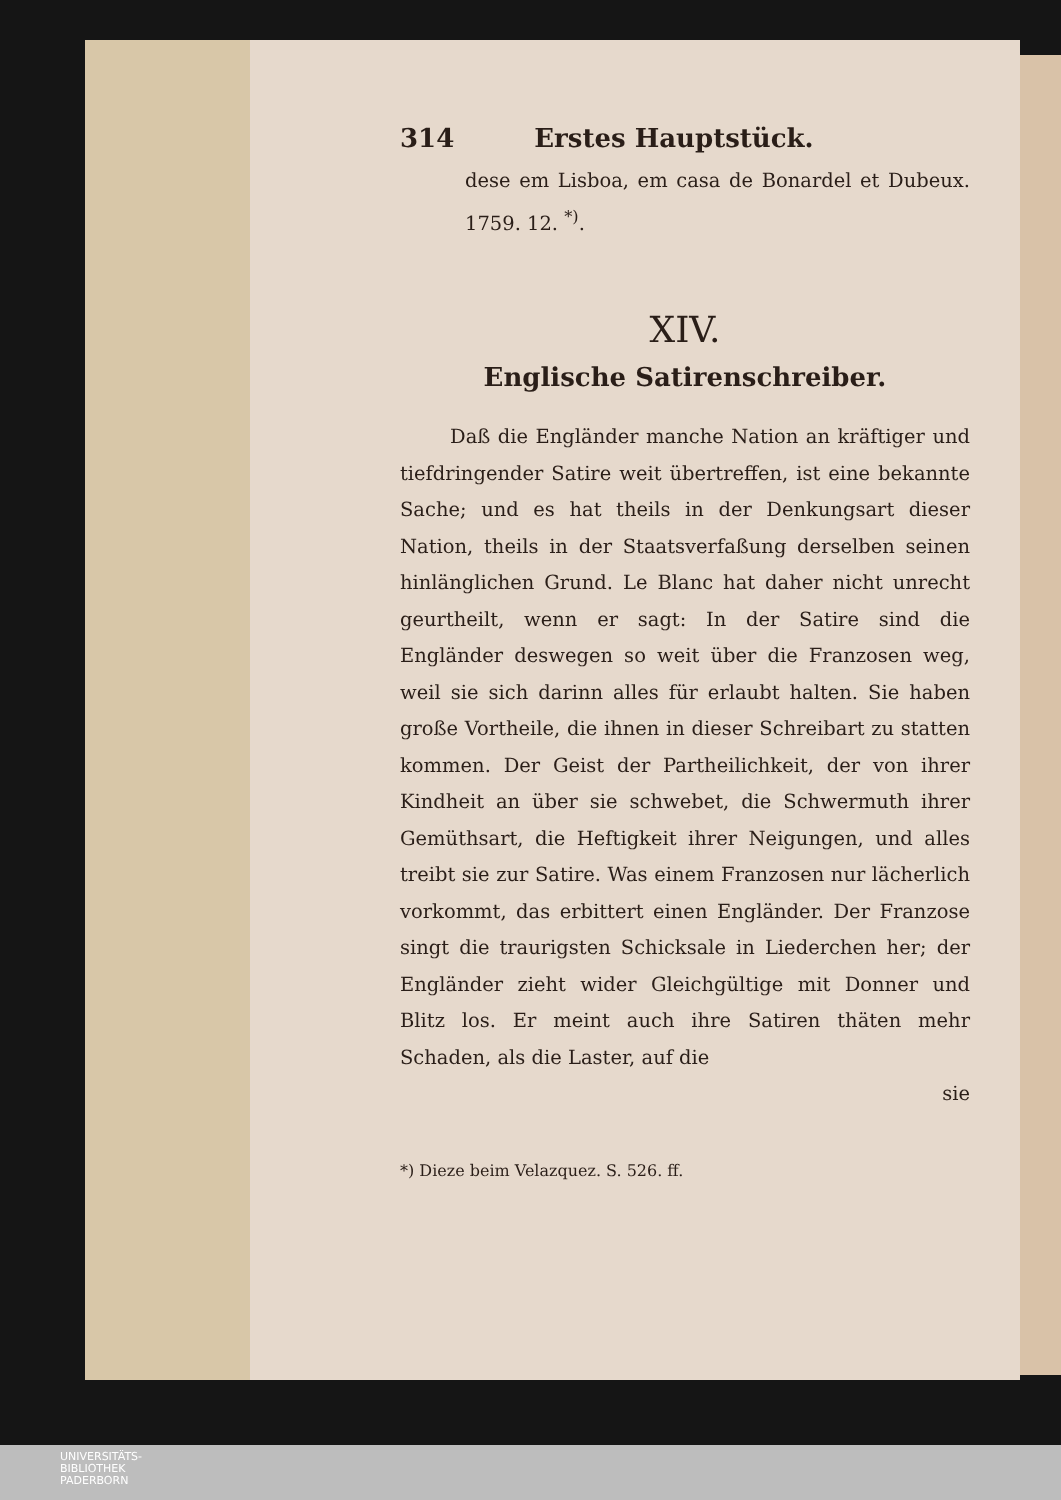314 Erstes Hauptstück.
dese em Lisboa, em casa de Bonardel et Dubeux. 1759. 12. <sup>*)</sup>.
XIV.
Englische Satirenschreiber.
Daß die Engländer manche Nation an kräftiger und tiefdringender Satire weit übertreffen, ist eine bekannte Sache; und es hat theils in der Denkungsart dieser Nation, theils in der Staatsverfaßung derselben seinen hinlänglichen Grund. Le Blanc hat daher nicht unrecht geurtheilt, wenn er sagt: In der Satire sind die Engländer deswegen so weit über die Franzosen weg, weil sie sich darinn alles für erlaubt halten. Sie haben große Vortheile, die ihnen in dieser Schreibart zu statten kommen. Der Geist der Partheilichkeit, der von ihrer Kindheit an über sie schwebet, die Schwermuth ihrer Gemüthsart, die Heftigkeit ihrer Neigungen, und alles treibt sie zur Satire. Was einem Franzosen nur lächerlich vorkommt, das erbittert einen Engländer. Der Franzose singt die traurigsten Schicksale in Liederchen her; der Engländer zieht wider Gleichgültige mit Donner und Blitz los. Er meint auch ihre Satiren thäten mehr Schaden, als die Laster, auf die
sie
*) Dieze beim Velazquez. S. 526. ff.
UNIVERSITÄTS-
BIBLIOTHEK
PADERBORN